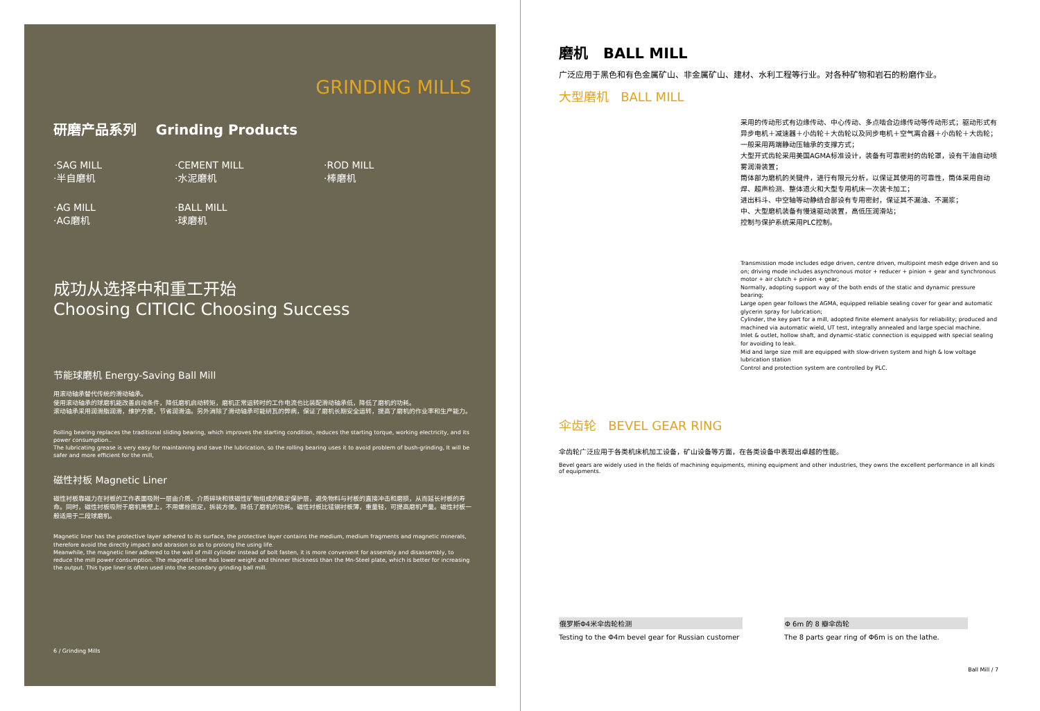GRINDING MILLS
研磨产品系列 Grinding Products
·SAG MILL
·半自磨机
·CEMENT MILL
·水泥磨机
·ROD MILL
·棒磨机
·AG MILL
·AG磨机
·BALL MILL
·球磨机
成功从选择中和重工开始
Choosing CITICIC Choosing Success
节能球磨机 Energy-Saving Ball Mill
用滚动轴承替代传统的滑动轴承。
使用滚动轴承的球磨机能改善启动条件，降低磨机启动转矩，磨机正常运转时的工作电流也比装配滑动轴承低，降低了磨机的功耗。
滚动轴承采用润滑脂润滑，维护方便，节省润滑油。另外消除了滑动轴承可能研瓦的弊病，保证了磨机长期安全运转，提高了磨机的作业率和生产能力。
Rolling bearing replaces the traditional sliding bearing, which improves the starting condition, reduces the starting torque, working electricity, and its power consumption..
The lubricating grease is very easy for maintaining and save the lubrication, so the rolling bearing uses it to avoid problem of bush-grinding, It will be safer and more efficient for the mill,
磁性衬板 Magnetic Liner
磁性衬板靠磁力在衬板的工作表面吸附一层由介质、介质碎块和铁磁性矿物组成的稳定保护层，避免物料与衬板的直接冲击和磨损，从而延长衬板的寿命。同时，磁性衬板吸附于磨机筒壁上，不用螺栓固定，拆装方便。降低了磨机的功耗。磁性衬板比锰钢衬板薄，重量轻，可提高磨机产量。磁性衬板一般适用于二段球磨机。
Magnetic liner has the protective layer adhered to its surface, the protective layer contains the medium, medium fragments and magnetic minerals, therefore avoid the directly impact and abrasion so as to prolong the using life.
Meanwhile, the magnetic liner adhered to the wall of mill cylinder instead of bolt fasten, it is more convenient for assembly and disassembly, to reduce the mill power consumption. The magnetic liner has lower weight and thinner thickness than the Mn-Steel plate, which is better for increasing the output. This type liner is often used into the secondary grinding ball mill.
6 / Grinding Mills
磨机 BALL MILL
广泛应用于黑色和有色金属矿山、非金属矿山、建材、水利工程等行业。对各种矿物和岩石的粉磨作业。
大型磨机 BALL MILL
采用的传动形式有边缘传动、中心传动、多点啮合边缘传动等传动形式；驱动形式有异步电机＋减速器＋小齿轮＋大齿轮以及同步电机＋空气离合器＋小齿轮＋大齿轮；
一般采用两端静动压轴承的支撑方式；
大型开式齿轮采用美国AGMA标准设计，装备有可靠密封的齿轮罩，设有干油自动喷雾润滑装置；
筒体部为磨机的关键件，进行有限元分析，以保证其使用的可靠性，筒体采用自动焊、超声检测、整体退火和大型专用机床一次装卡加工；
进出料斗、中空轴等动静结合部设有专用密封，保证其不漏油、不漏浆；
中、大型磨机装备有慢速驱动装置，高低压润滑站；
控制与保护系统采用PLC控制。
Transmission mode includes edge driven, centre driven, multipoint mesh edge driven and so on; driving mode includes asynchronous motor + reducer + pinion + gear and synchronous motor + air clutch + pinion + gear;
Normally, adopting support way of the both ends of the static and dynamic pressure bearing;
Large open gear follows the AGMA, equipped reliable sealing cover for gear and automatic glycerin spray for lubrication;
Cylinder, the key part for a mill, adopted finite element analysis for reliability; produced and machined via automatic wield, UT test, integrally annealed and large special machine.
Inlet & outlet, hollow shaft, and dynamic-static connection is equipped with special sealing for avoiding to leak.
Mid and large size mill are equipped with slow-driven system and high & low voltage lubrication station
Control and protection system are controlled by PLC.
伞齿轮 BEVEL GEAR RING
伞齿轮广泛应用于各类机床机加工设备，矿山设备等方面，在各类设备中表现出卓越的性能。
Bevel gears are widely used in the fields of machining equipments, mining equipment and other industries, they owns the excellent performance in all kinds of equipments.
俄罗斯Φ4米伞齿轮检测
Testing to the Φ4m bevel gear for Russian customer
Φ 6m 的 8 瓣伞齿轮
The 8 parts gear ring of Φ6m is on the lathe.
Ball Mill / 7